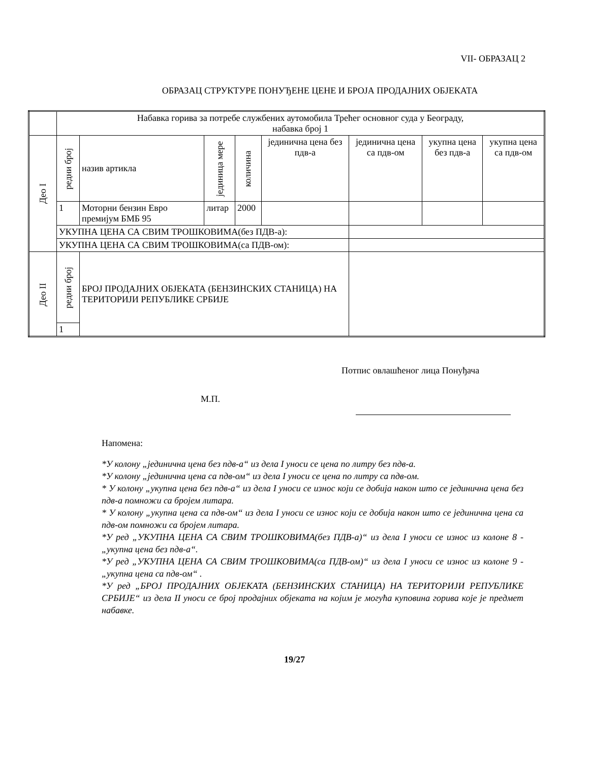VII- ОБРАЗАЦ 2
ОБРАЗАЦ СТРУКТУРЕ ПОНУЂЕНЕ ЦЕНЕ И БРОЈА ПРОДАЈНИХ ОБЈЕКАТА
| | Набавка горива за потребе службених аутомобила Трећег основног суда у Београду, набавка број 1 | | | | | | | |
| Део I | редни број | назив артикла | јединица мере | количина | јединична цена без пдв-а | јединична цена са пдв-ом | укупна цена без пдв-а | укупна цена са пдв-ом |
| | 1 | Моторни бензин Евро премијум БМБ 95 | литар | 2000 | | | | |
| | УКУПНА ЦЕНА СА СВИМ ТРОШКОВИМА(без ПДВ-а): | | | | | | | |
| | УКУПНА ЦЕНА СА СВИМ ТРОШКОВИМА(са ПДВ-ом): | | | | | | | |
| Део II | редни број | БРОЈ ПРОДАЈНИХ ОБЈЕКАТА (БЕНЗИНСКИХ СТАНИЦА) НА ТЕРИТОРИЈИ РЕПУБЛИКЕ СРБИЈЕ | | | | | | |
| | 1 | | | | | | | |
Потпис овлашћеног лица Понуђача
М.П.
Напомена:
*У колону „јединична цена без пдв-а“ из дела I уноси се цена по литру без пдв-а.
*У колону „јединична цена са пдв-ом“ из дела I уноси се цена по литру са пдв-ом.
* У колону „укупна цена без пдв-а“ из дела I уноси се износ који се добија након што се јединична цена без пдв-а помножи са бројем литара.
* У колону „укупна цена са пдв-ом“ из дела I уноси се износ који се добија након што се јединична цена са пдв-ом помножи са бројем литара.
*У ред „УКУПНА ЦЕНА СА СВИМ ТРОШКОВИМА(без ПДВ-а)“ из дела I уноси се износ из колоне 8 -„укупна цена без пдв-а“.
*У ред „УКУПНА ЦЕНА СА СВИМ ТРОШКОВИМА(са ПДВ-ом)“ из дела I уноси се износ из колоне 9 -„укупна цена са пдв-ом“ .
*У ред „БРОЈ ПРОДАЈНИХ ОБЈЕКАТА (БЕНЗИНСКИХ СТАНИЦА) НА ТЕРИТОРИЈИ РЕПУБЛИКЕ СРБИЈЕ“ из дела II уноси се број продајних објеката на којим је могућа куповина горива које је предмет набавке.
19/27